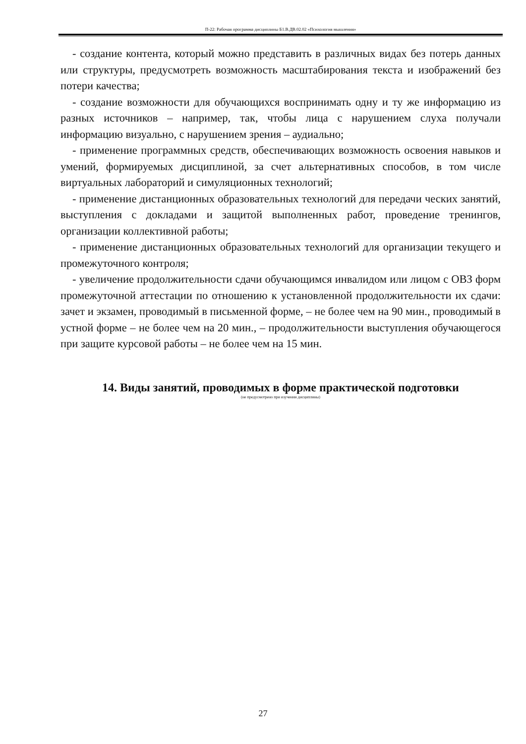П-22: Рабочая программа дисциплины Б1.В.ДВ.02.02 «Психология мышления»
- создание контента, который можно представить в различных видах без потерь данных или структуры, предусмотреть возможность масштабирования текста и изображений без потери качества;
- создание возможности для обучающихся воспринимать одну и ту же информацию из разных источников – например, так, чтобы лица с нарушением слуха получали информацию визуально, с нарушением зрения – аудиально;
- применение программных средств, обеспечивающих возможность освоения навыков и умений, формируемых дисциплиной, за счет альтернативных способов, в том числе виртуальных лабораторий и симуляционных технологий;
- применение дистанционных образовательных технологий для передачи ческих занятий, выступления с докладами и защитой выполненных работ, проведение тренингов, организации коллективной работы;
- применение дистанционных образовательных технологий для организации текущего и промежуточного контроля;
- увеличение продолжительности сдачи обучающимся инвалидом или лицом с ОВЗ форм промежуточной аттестации по отношению к установленной продолжительности их сдачи: зачет и экзамен, проводимый в письменной форме, – не более чем на 90 мин., проводимый в устной форме – не более чем на 20 мин., – продолжительности выступления обучающегося при защите курсовой работы – не более чем на 15 мин.
14. Виды занятий, проводимых в форме практической подготовки
(не предусмотрено при изучении дисциплины)
27